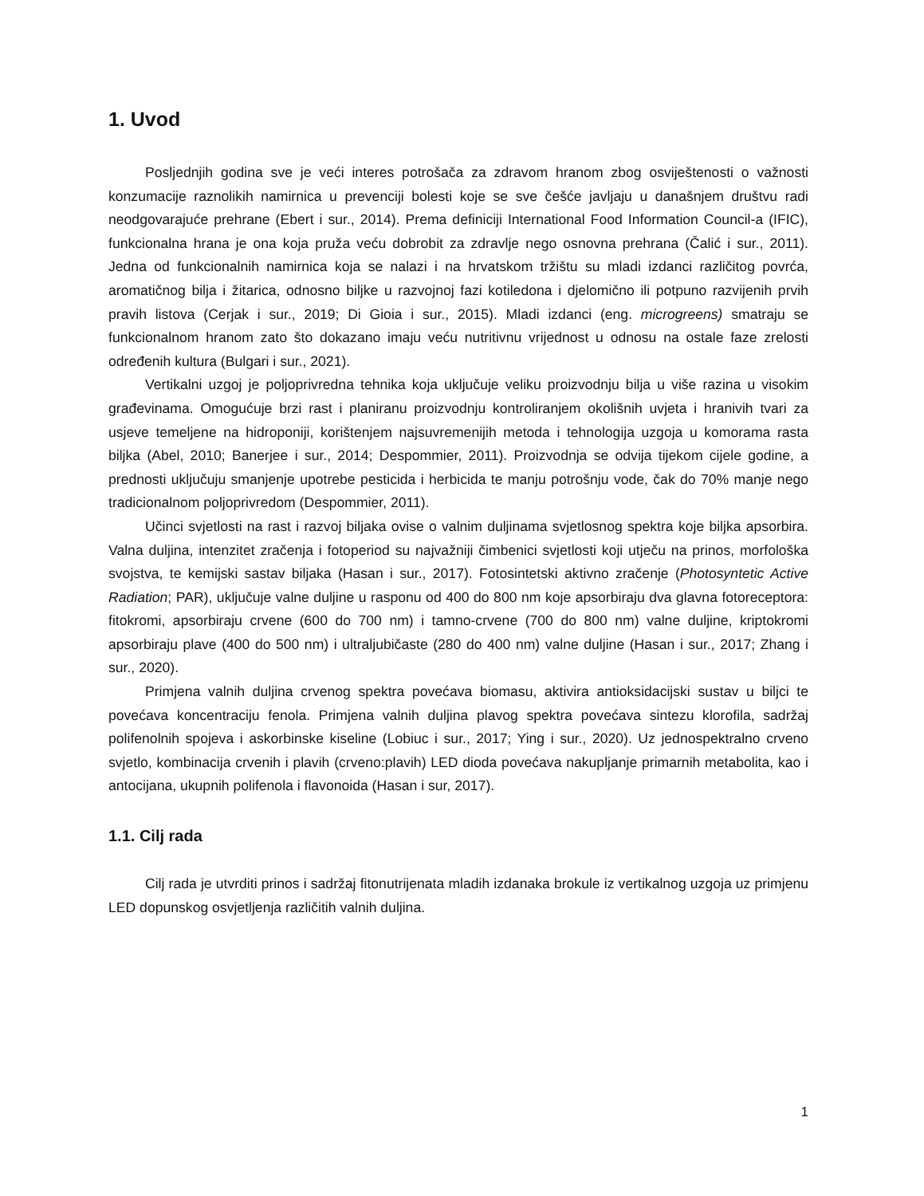1. Uvod
Posljednjih godina sve je veći interes potrošača za zdravom hranom zbog osviještenosti o važnosti konzumacije raznolikih namirnica u prevenciji bolesti koje se sve češće javljaju u današnjem društvu radi neodgovarajuće prehrane (Ebert i sur., 2014). Prema definiciji International Food Information Council-a (IFIC), funkcionalna hrana je ona koja pruža veću dobrobit za zdravlje nego osnovna prehrana (Čalić i sur., 2011). Jedna od funkcionalnih namirnica koja se nalazi i na hrvatskom tržištu su mladi izdanci različitog povrća, aromatičnog bilja i žitarica, odnosno biljke u razvojnoj fazi kotiledona i djelomično ili potpuno razvijenih prvih pravih listova (Cerjak i sur., 2019; Di Gioia i sur., 2015). Mladi izdanci (eng. microgreens) smatraju se funkcionalnom hranom zato što dokazano imaju veću nutritivnu vrijednost u odnosu na ostale faze zrelosti određenih kultura (Bulgari i sur., 2021).
Vertikalni uzgoj je poljoprivredna tehnika koja uključuje veliku proizvodnju bilja u više razina u visokim građevinama. Omogućuje brzi rast i planiranu proizvodnju kontroliranjem okolišnih uvjeta i hranivih tvari za usjeve temeljene na hidroponiji, korištenjem najsuvremenijih metoda i tehnologija uzgoja u komorama rasta biljka (Abel, 2010; Banerjee i sur., 2014; Despommier, 2011). Proizvodnja se odvija tijekom cijele godine, a prednosti uključuju smanjenje upotrebe pesticida i herbicida te manju potrošnju vode, čak do 70% manje nego tradicionalnom poljoprivredom (Despommier, 2011).
Učinci svjetlosti na rast i razvoj biljaka ovise o valnim duljinama svjetlosnog spektra koje biljka apsorbira. Valna duljina, intenzitet zračenja i fotoperiod su najvažniji čimbenici svjetlosti koji utječu na prinos, morfološka svojstva, te kemijski sastav biljaka (Hasan i sur., 2017). Fotosintetski aktivno zračenje (Photosyntetic Active Radiation; PAR), uključuje valne duljine u rasponu od 400 do 800 nm koje apsorbiraju dva glavna fotoreceptora: fitokromi, apsorbiraju crvene (600 do 700 nm) i tamno-crvene (700 do 800 nm) valne duljine, kriptokromi apsorbiraju plave (400 do 500 nm) i ultraljubičaste (280 do 400 nm) valne duljine (Hasan i sur., 2017; Zhang i sur., 2020).
Primjena valnih duljina crvenog spektra povećava biomasu, aktivira antioksidacijski sustav u biljci te povećava koncentraciju fenola. Primjena valnih duljina plavog spektra povećava sintezu klorofila, sadržaj polifenolnih spojeva i askorbinske kiseline (Lobiuc i sur., 2017; Ying i sur., 2020). Uz jednospektralno crveno svjetlo, kombinacija crvenih i plavih (crveno:plavih) LED dioda povećava nakupljanje primarnih metabolita, kao i antocijana, ukupnih polifenola i flavonoida (Hasan i sur, 2017).
1.1. Cilj rada
Cilj rada je utvrditi prinos i sadržaj fitonutrijenata mladih izdanaka brokule iz vertikalnog uzgoja uz primjenu LED dopunskog osvjetljenja različitih valnih duljina.
1